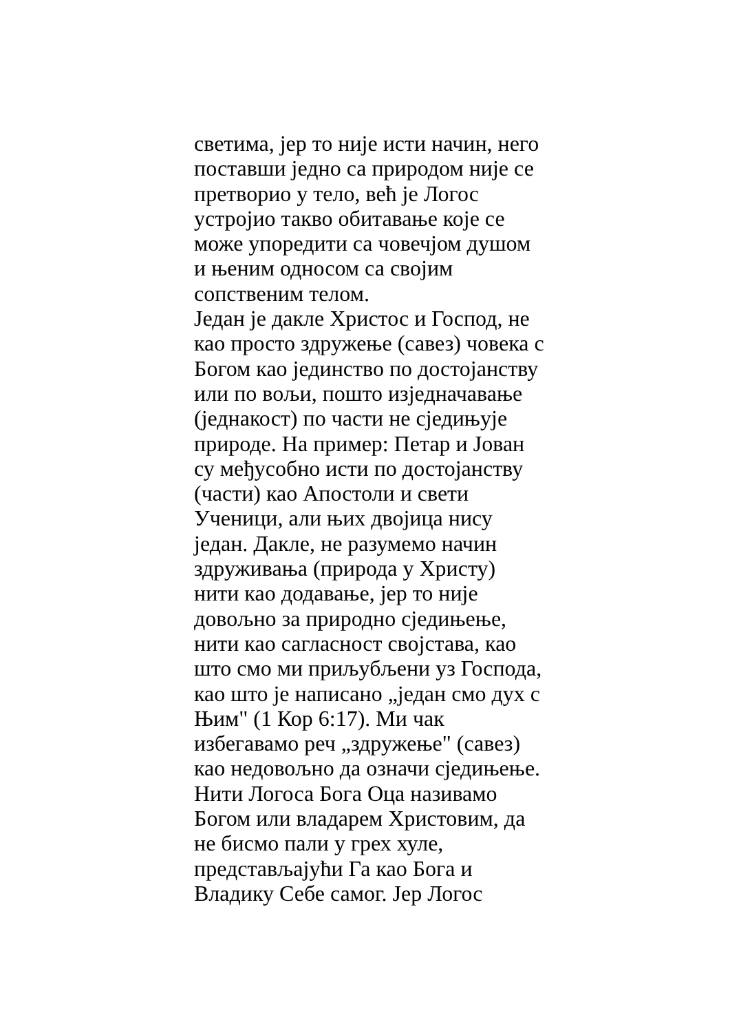светима, јер то није исти начин, него
поставши једно са природом није се
претворио у тело, већ је Логос
устројио такво обитавање које се
може упоредити са човечјом душом
и њеним односом са својим
сопственим телом.
Један је дакле Христос и Господ, не
као просто здружење (савез) човека с
Богом као јединство по достојанству
или по вољи, пошто изједначавање
(једнакост) по части не сједињује
природе. На пример: Петар и Јован
су међусобно исти по достојанству
(части) као Апостоли и свети
Ученици, али њих двојица нису
један. Дакле, не разумемо начин
здруживања (природа у Христу)
нити као додавање, јер то није
довољно за природно сједињење,
нити као сагласност својстава, као
што смо ми приљубљени уз Господа,
као што је написано „један смо дух с
Њим" (1 Кор 6:17). Ми чак
избегавамо реч „здружење" (савез)
као недовољно да означи сједињење.
Нити Логоса Бога Оца називамо
Богом или владарем Христовим, да
не бисмо пали у грех хуле,
представљајући Га као Бога и
Владику Себе самог. Јер Логос